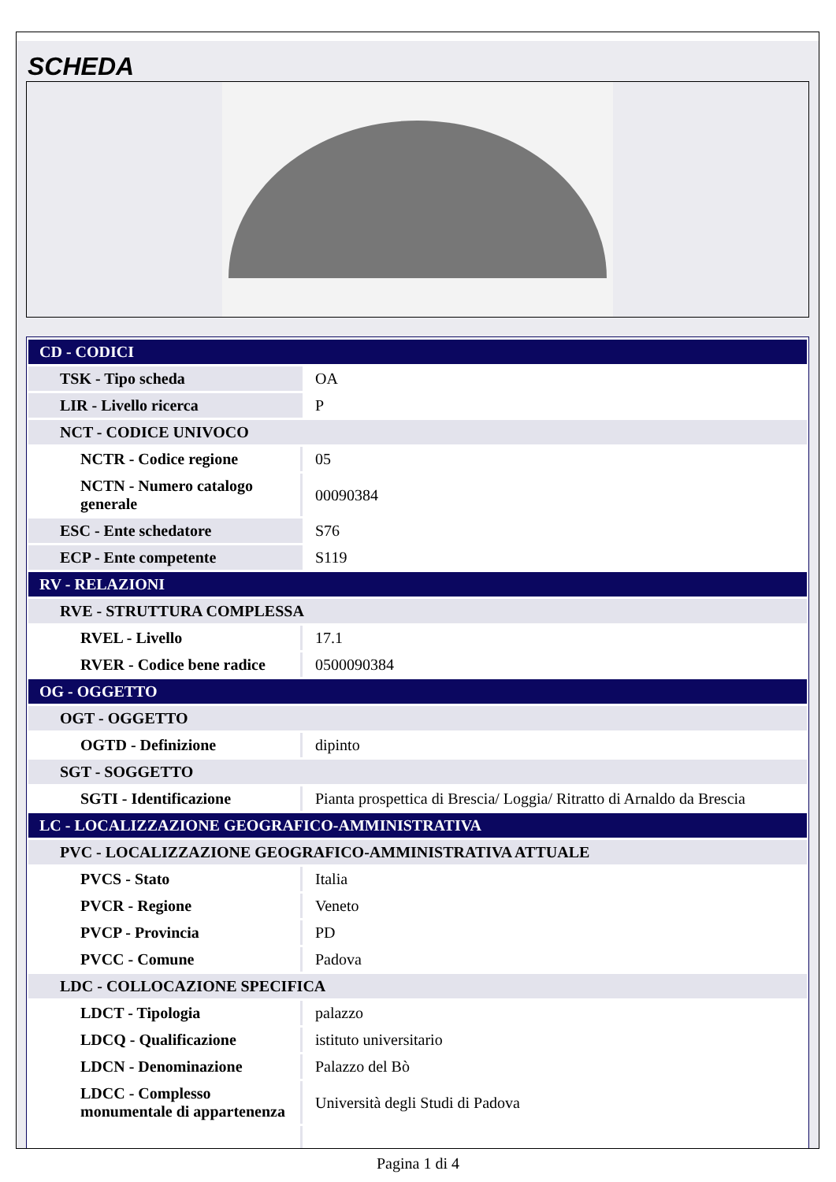SCHEDA
| CD - CODICI | |
| TSK - Tipo scheda | OA |
| LIR - Livello ricerca | P |
| NCT - CODICE UNIVOCO | |
| NCTR - Codice regione | 05 |
| NCTN - Numero catalogo generale | 00090384 |
| ESC - Ente schedatore | S76 |
| ECP - Ente competente | S119 |
| RV - RELAZIONI | |
| RVE - STRUTTURA COMPLESSA | |
| RVEL - Livello | 17.1 |
| RVER - Codice bene radice | 0500090384 |
| OG - OGGETTO | |
| OGT - OGGETTO | |
| OGTD - Definizione | dipinto |
| SGT - SOGGETTO | |
| SGTI - Identificazione | Pianta prospettica di Brescia/ Loggia/ Ritratto di Arnaldo da Brescia |
| LC - LOCALIZZAZIONE GEOGRAFICO-AMMINISTRATIVA | |
| PVC - LOCALIZZAZIONE GEOGRAFICO-AMMINISTRATIVA ATTUALE | |
| PVCS - Stato | Italia |
| PVCR - Regione | Veneto |
| PVCP - Provincia | PD |
| PVCC - Comune | Padova |
| LDC - COLLOCAZIONE SPECIFICA | |
| LDCT - Tipologia | palazzo |
| LDCQ - Qualificazione | istituto universitario |
| LDCN - Denominazione | Palazzo del Bò |
| LDCC - Complesso monumentale di appartenenza | Università degli Studi di Padova |
Pagina 1 di 4